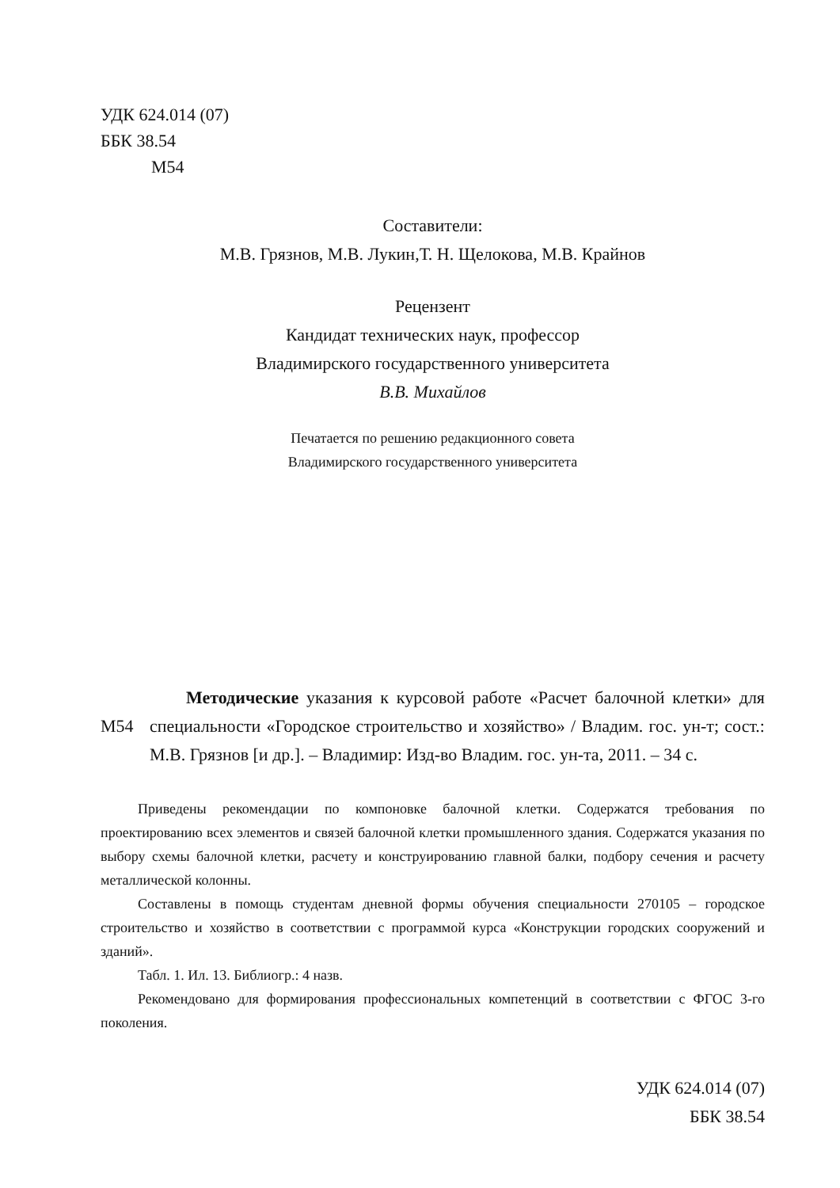УДК 624.014 (07)
ББК 38.54
М54
Составители:
М.В. Грязнов, М.В. Лукин,Т. Н. Щелокова, М.В. Крайнов
Рецензент
Кандидат технических наук, профессор
Владимирского государственного университета
В.В. Михайлов
Печатается по решению редакционного совета
Владимирского государственного университета
М54
Методические указания к курсовой работе «Расчет балочной клетки» для специальности «Городское строительство и хозяйство» / Владим. гос. ун-т; сост.: М.В. Грязнов [и др.]. – Владимир: Изд-во Владим. гос. ун-та, 2011. – 34 с.
Приведены рекомендации по компоновке балочной клетки. Содержатся требования по проектированию всех элементов и связей балочной клетки промышленного здания. Содержатся указания по выбору схемы балочной клетки, расчету и конструированию главной балки, подбору сечения и расчету металлической колонны.
Составлены в помощь студентам дневной формы обучения специальности 270105 – городское строительство и хозяйство в соответствии с программой курса «Конструкции городских сооружений и зданий».
Табл. 1. Ил. 13. Библиогр.: 4 назв.
Рекомендовано для формирования профессиональных компетенций в соответствии с ФГОС 3-го поколения.
УДК 624.014 (07)
ББК 38.54